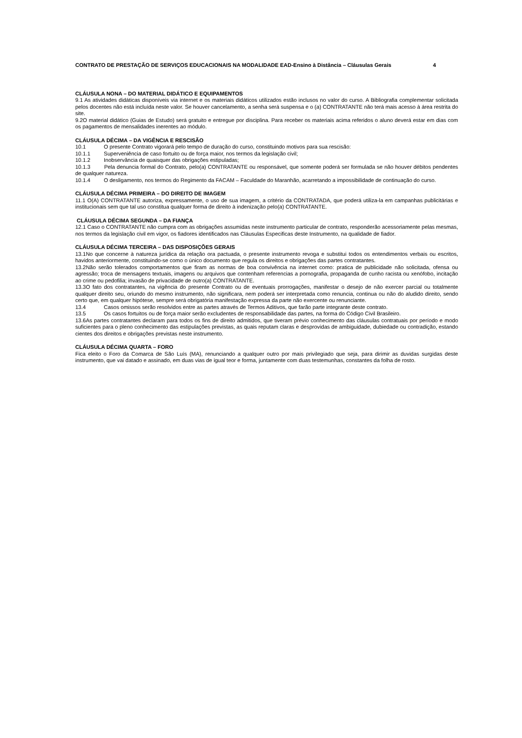CONTRATO DE PRESTAÇÃO DE SERVIÇOS EDUCACIONAIS NA MODALIDADE EAD-Ensino à Distância – Cláusulas Gerais 4
CLÁUSULA NONA – DO MATERIAL DIDÁTICO E EQUIPAMENTOS
9.1 As atividades didáticas disponíveis via internet e os materiais didáticos utilizados estão inclusos no valor do curso. A Bibliografia complementar solicitada pelos docentes não está incluída neste valor. Se houver cancelamento, a senha será suspensa e o (a) CONTRATANTE não terá mais acesso à área restrita do site.
9.2O material didático (Guias de Estudo) será gratuito e entregue por disciplina. Para receber os materiais acima referidos o aluno deverá estar em dias com os pagamentos de mensalidades inerentes ao módulo.
CLÁUSULA DÉCIMA – DA VIGÊNCIA E RESCISÃO
10.1 O presente Contrato vigorará pelo tempo de duração do curso, constituindo motivos para sua rescisão:
10.1.1 Superveniência de caso fortuito ou de força maior, nos termos da legislação civil;
10.1.2 Inobservância de quaisquer das obrigações estipuladas;
10.1.3 Pela denuncia formal do Contrato, pelo(a) CONTRATANTE ou responsável, que somente poderá ser formulada se não houver débitos pendentes de qualquer natureza.
10.1.4 O desligamento, nos termos do Regimento da FACAM – Faculdade do Maranhão, acarretando a impossibilidade de continuação do curso.
CLÁUSULA DÉCIMA PRIMEIRA – DO DIREITO DE IMAGEM
11.1 O(A) CONTRATANTE autoriza, expressamente, o uso de sua imagem, a critério da CONTRATADA, que poderá utiliza-la em campanhas publicitárias e institucionais sem que tal uso constitua qualquer forma de direito à indenização pelo(a) CONTRATANTE.
CLÁUSULA DÉCIMA SEGUNDA – DA FIANÇA
12.1 Caso o CONTRATANTE não cumpra com as obrigações assumidas neste instrumento particular de contrato, responderão acessoriamente pelas mesmas, nos termos da legislação civil em vigor, os fiadores identificados nas Cláusulas Especificas deste Instrumento, na qualidade de fiador.
CLÁUSULA DÉCIMA TERCEIRA – DAS DISPOSIÇÕES GERAIS
13.1No que concerne à natureza jurídica da relação ora pactuada, o presente instrumento revoga e substitui todos os entendimentos verbais ou escritos, havidos anteriormente, constituindo-se como o único documento que regula os direitos e obrigações das partes contratantes.
13.2Não serão tolerados comportamentos que firam as normas de boa convivência na internet como: pratica de publicidade não solicitada, ofensa ou agressão; troca de mensagens textuais, imagens ou arquivos que contenham referencias a pornografia, propaganda de cunho racista ou xenófobo, incitação ao crime ou pedofilia; invasão de privacidade de outro(a) CONTRATANTE.
13.3O fato dos contratantes, na vigência do presente Contrato ou de eventuais prorrogações, manifestar o desejo de não exercer parcial ou totalmente qualquer direito seu, oriundo do mesmo instrumento, não significara, nem poderá ser interpretada como renuncia, continua ou não do aludido direito, sendo certo que, em qualquer hipótese, sempre será obrigatória manifestação expressa da parte não exercente ou renunciante.
13.4 Casos omissos serão resolvidos entre as partes através de Termos Aditivos, que farão parte integrante deste contrato.
13.5 Os casos fortuitos ou de força maior serão excludentes de responsabilidade das partes, na forma do Código Civil Brasileiro.
13.6As partes contratantes declaram para todos os fins de direito admitidos, que tiveram prévio conhecimento das cláusulas contratuais por período e modo suficientes para o pleno conhecimento das estipulações previstas, as quais reputam claras e desprovidas de ambiguidade, dubiedade ou contradição, estando cientes dos direitos e obrigações previstas neste instrumento.
CLÁUSULA DÉCIMA QUARTA – FORO
Fica eleito o Foro da Comarca de São Luís (MA), renunciando a qualquer outro por mais privilegiado que seja, para dirimir as duvidas surgidas deste instrumento, que vai datado e assinado, em duas vias de igual teor e forma, juntamente com duas testemunhas, constantes da folha de rosto.